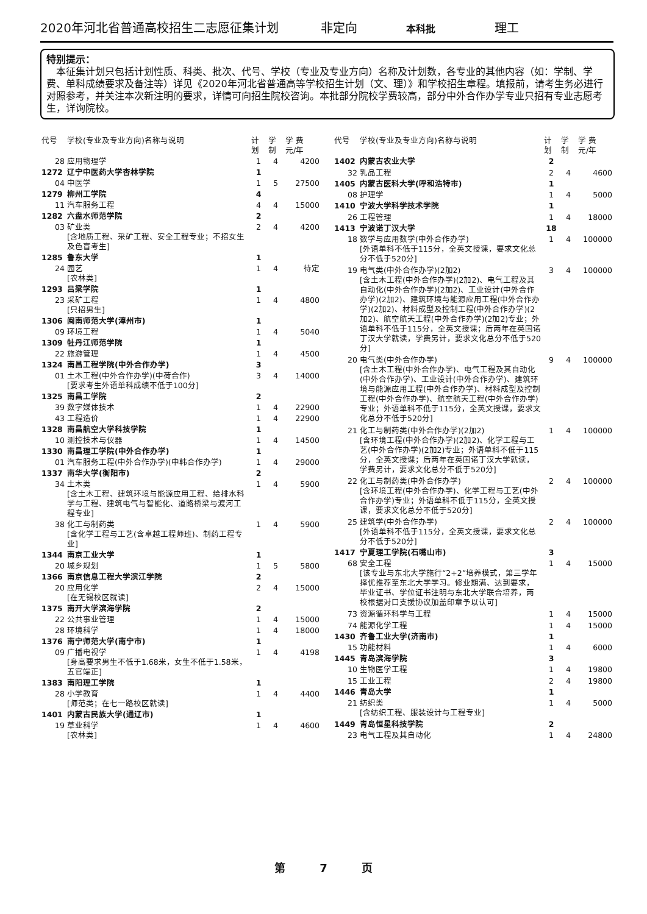2020年河北省普通高校招生二志愿征集计划 非定向 本科批 理工
特别提示：
　本征集计划只包括计划性质、科类、批次、代号、学校（专业及专业方向）名称及计划数，各专业的其他内容（如：学制、学费、单科成绩要求及备注等）详见《2020年河北省普通高等学校招生计划（文、理）》和学校招生章程。填报前，请考生务必进行对照参考，并关注本次新注明的要求，详情可向招生院校咨询。本批部分院校学费较高，部分中外合作办学专业只招有专业志愿考生，详询院校。
| 代号 | 学校(专业及专业方向)名称与说明 | 计划 | 学制 | 学 费 元/年 |
| --- | --- | --- | --- | --- |
| 28 | 应用物理学 | 1 | 4 | 4200 |
| 1272 | 辽宁中医药大学杏林学院 | 1 | | |
| 04 | 中医学 | 1 | 5 | 27500 |
| 1279 | 柳州工学院 | 4 | | |
| 11 | 汽车服务工程 | 4 | 4 | 15000 |
| 1282 | 六盘水师范学院 | 2 | | |
| 03 | 矿业类 [含地质工程、采矿工程、安全工程专业；不招女生及色盲考生] | 2 | 4 | 4200 |
| 1285 | 鲁东大学 | 1 | | |
| 24 | 园艺 [农林类] | 1 | 4 | 待定 |
| 1293 | 吕梁学院 | 1 | | |
| 23 | 采矿工程 [只招男生] | 1 | 4 | 4800 |
| 1306 | 闽南师范大学(漳州市) | 1 | | |
| 09 | 环境工程 | 1 | 4 | 5040 |
| 1309 | 牡丹江师范学院 | 1 | | |
| 22 | 旅游管理 | 1 | 4 | 4500 |
| 1324 | 南昌工程学院(中外合作办学) | 3 | | |
| 01 | 土木工程(中外合作办学)(中荷合作) [要求考生外语单科成绩不低于100分] | 3 | 4 | 14000 |
| 1325 | 南昌工学院 | 2 | | |
| 39 | 数字媒体技术 | 1 | 4 | 22900 |
| 43 | 工程造价 | 1 | 4 | 22900 |
| 1328 | 南昌航空大学科技学院 | 1 | | |
| 10 | 测控技术与仪器 | 1 | 4 | 14500 |
| 1330 | 南昌理工学院(中外合作办学) | 1 | | |
| 01 | 汽车服务工程(中外合作办学)(中韩合作办学) | 1 | 4 | 29000 |
| 1337 | 南华大学(衡阳市) | 2 | | |
| 34 | 土木类 [含土木工程、建筑环境与能源应用工程、给排水科学与工程、建筑电气与智能化、道路桥梁与渡河工程专业] | 1 | 4 | 5900 |
| 38 | 化工与制药类 [含化学工程与工艺(含卓越工程师班)、制药工程专业] | 1 | 4 | 5900 |
| 1344 | 南京工业大学 | 1 | | |
| 20 | 城乡规划 | 1 | 5 | 5800 |
| 1366 | 南京信息工程大学滨江学院 | 2 | | |
| 20 | 应用化学 [在无锡校区就读] | 2 | 4 | 15000 |
| 1375 | 南开大学滨海学院 | 2 | | |
| 22 | 公共事业管理 | 1 | 4 | 15000 |
| 28 | 环境科学 | 1 | 4 | 18000 |
| 1376 | 南宁师范大学(南宁市) | 1 | | |
| 09 | 广播电视学 [身高要求男生不低于1.68米，女生不低于1.58米，五官端正] | 1 | 4 | 4198 |
| 1383 | 南阳理工学院 | 1 | | |
| 28 | 小学教育 [师范类；在七一路校区就读] | 1 | 4 | 4400 |
| 1401 | 内蒙古民族大学(通辽市) | 1 | | |
| 19 | 草业科学 [农林类] | 1 | 4 | 4600 |
| 代号 | 学校(专业及专业方向)名称与说明 | 计划 | 学制 | 学 费 元/年 |
| --- | --- | --- | --- | --- |
| 1402 | 内蒙古农业大学 | 2 | | |
| 32 | 乳品工程 | 2 | 4 | 4600 |
| 1405 | 内蒙古医科大学(呼和浩特市) | 1 | | |
| 08 | 护理学 | 1 | 4 | 5000 |
| 1410 | 宁波大学科学技术学院 | 1 | | |
| 26 | 工程管理 | 1 | 4 | 18000 |
| 1413 | 宁波诺丁汉大学 | 18 | | |
| 18 | 数学与应用数学(中外合作办学) [外语单科不低于115分，全英文授课，要求文化总分不低于520分] | 1 | 4 | 100000 |
| 19 | 电气类(中外合作办学)(2加2) [含土木工程(中外合作办学)(2加2)、电气工程及其自动化(中外合作办学)(2加2)、工业设计(中外合作办学)(2加2)、建筑环境与能源应用工程(中外合作办学)(2加2)、材料成型及控制工程(中外合作办学)(2加2)、航空航天工程(中外合作办学)(2加2)专业；外语单科不低于115分，全英文授课；后两年在英国诺丁汉大学就读，学费另计，要求文化总分不低于520分] | 3 | 4 | 100000 |
| 20 | 电气类(中外合作办学) [含土木工程(中外合作办学)、电气工程及其自动化(中外合作办学)、工业设计(中外合作办学)、建筑环境与能源应用工程(中外合作办学)、材料成型及控制工程(中外合作办学)、航空航天工程(中外合作办学)专业；外语单科不低于115分，全英文授课，要求文化总分不低于520分] | 9 | 4 | 100000 |
| 21 | 化工与制药类(中外合作办学)(2加2) [含环境工程(中外合作办学)(2加2)、化学工程与工艺(中外合作办学)(2加2)专业；外语单科不低于115分，全英文授课；后两年在英国诺丁汉大学就读，学费另计，要求文化总分不低于520分] | 1 | 4 | 100000 |
| 22 | 化工与制药类(中外合作办学) [含环境工程(中外合作办学)、化学工程与工艺(中外合作办学)专业；外语单科不低于115分，全英文授课，要求文化总分不低于520分] | 2 | 4 | 100000 |
| 25 | 建筑学(中外合作办学) [外语单科不低于115分，全英文授课，要求文化总分不低于520分] | 2 | 4 | 100000 |
| 1417 | 宁夏理工学院(石嘴山市) | 3 | | |
| 68 | 安全工程 [该专业与东北大学施行“2+2”培养模式，第三学年择优推荐至东北大学学习。修业期满、达到要求，毕业证书、学位证书注明与东北大学联合培养，两校根据对口支援协议加盖印章予以认可] | 1 | 4 | 15000 |
| 73 | 资源循环科学与工程 | 1 | 4 | 15000 |
| 74 | 能源化学工程 | 1 | 4 | 15000 |
| 1430 | 齐鲁工业大学(济南市) | 1 | | |
| 15 | 功能材料 | 1 | 4 | 6000 |
| 1445 | 青岛滨海学院 | 3 | | |
| 10 | 生物医学工程 | 1 | 4 | 19800 |
| 15 | 工业工程 | 2 | 4 | 19800 |
| 1446 | 青岛大学 | 1 | | |
| 21 | 纺织类 [含纺织工程、服装设计与工程专业] | 1 | 4 | 5000 |
| 1449 | 青岛恒星科技学院 | 2 | | |
| 23 | 电气工程及其自动化 | 1 | 4 | 24800 |
第 7 页